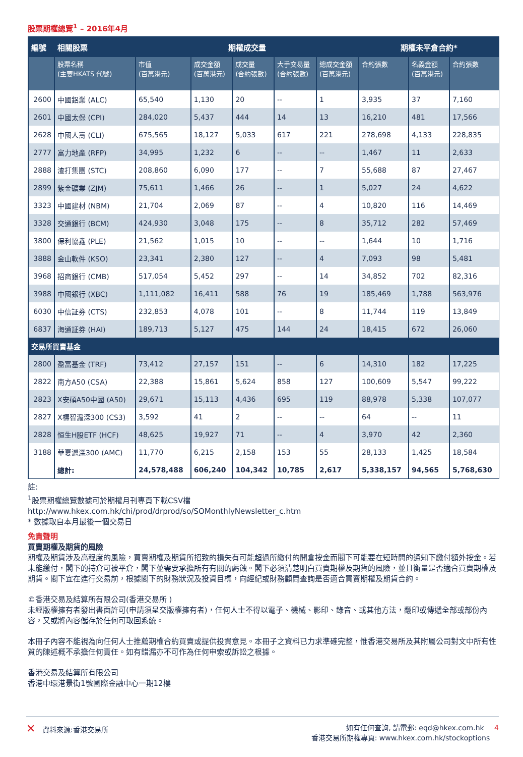股票期權總覽<sup>1</sup> – 2016年4月
| 編號 | 相關股票 | 期權成交量 | | | | | 期權未平倉合約* | | |
| --- | --- | --- | --- | --- | --- | --- | --- | --- | --- |
| | 股票名稱 (主要HKATS 代號) | 市值 (百萬港元) | 成交金額 (百萬港元) | 成交量 (合約張數) | 大手交易量 (合約張數) | 總成交金額 (百萬港元) | 合約張數 | 名義金額 (百萬港元) | 合約張數 |
| 2600 | 中國鋁業 (ALC) | 65,540 | 1,130 | 20 | -- | 1 | 3,935 | 37 | 7,160 |
| 2601 | 中國太保 (CPI) | 284,020 | 5,437 | 444 | 14 | 13 | 16,210 | 481 | 17,566 |
| 2628 | 中國人壽 (CLI) | 675,565 | 18,127 | 5,033 | 617 | 221 | 278,698 | 4,133 | 228,835 |
| 2777 | 富力地產 (RFP) | 34,995 | 1,232 | 6 | -- | -- | 1,467 | 11 | 2,633 |
| 2888 | 渣打集團 (STC) | 208,860 | 6,090 | 177 | -- | 7 | 55,688 | 87 | 27,467 |
| 2899 | 紫金礦業 (ZJM) | 75,611 | 1,466 | 26 | -- | 1 | 5,027 | 24 | 4,622 |
| 3323 | 中國建材 (NBM) | 21,704 | 2,069 | 87 | -- | 4 | 10,820 | 116 | 14,469 |
| 3328 | 交通銀行 (BCM) | 424,930 | 3,048 | 175 | -- | 8 | 35,712 | 282 | 57,469 |
| 3800 | 保利協鑫 (PLE) | 21,562 | 1,015 | 10 | -- | -- | 1,644 | 10 | 1,716 |
| 3888 | 金山軟件 (KSO) | 23,341 | 2,380 | 127 | -- | 4 | 7,093 | 98 | 5,481 |
| 3968 | 招商銀行 (CMB) | 517,054 | 5,452 | 297 | -- | 14 | 34,852 | 702 | 82,316 |
| 3988 | 中國銀行 (XBC) | 1,111,082 | 16,411 | 588 | 76 | 19 | 185,469 | 1,788 | 563,976 |
| 6030 | 中信証券 (CTS) | 232,853 | 4,078 | 101 | -- | 8 | 11,744 | 119 | 13,849 |
| 6837 | 海通証券 (HAI) | 189,713 | 5,127 | 475 | 144 | 24 | 18,415 | 672 | 26,060 |
| 交易所買賣基金 | | | | | | | | | |
| 2800 | 盈富基金 (TRF) | 73,412 | 27,157 | 151 | -- | 6 | 14,310 | 182 | 17,225 |
| 2822 | 南方A50 (CSA) | 22,388 | 15,861 | 5,624 | 858 | 127 | 100,609 | 5,547 | 99,222 |
| 2823 | X安碩A50中國 (A50) | 29,671 | 15,113 | 4,436 | 695 | 119 | 88,978 | 5,338 | 107,077 |
| 2827 | X標智滬深300 (CS3) | 3,592 | 41 | 2 | -- | -- | 64 | -- | 11 |
| 2828 | 恒生H股ETF (HCF) | 48,625 | 19,927 | 71 | -- | 4 | 3,970 | 42 | 2,360 |
| 3188 | 華夏滬深300 (AMC) | 11,770 | 6,215 | 2,158 | 153 | 55 | 28,133 | 1,425 | 18,584 |
| | 總計: | 24,578,488 | 606,240 | 104,342 | 10,785 | 2,617 | 5,338,157 | 94,565 | 5,768,630 |
註:
<sup>1</sup> 股票期權總覽數據可於期權月刊專頁下載CSV檔
http://www.hkex.com.hk/chi/prod/drprod/so/SOMonthlyNewsletter_c.htm
* 數據取自本月最後一個交易日
免責聲明
買賣期權及期貨的風險
期權及期貨涉及高程度的風險，買賣期權及期貨所招致的損失有可能超過所繳付的開倉按金而閣下可能要在短時間的通知下繳付額外按金。若未能繳付，閣下的持倉可被平倉，閣下並需要承擔所有有關的虧蝕。閣下必須清楚明白買賣期權及期貨的風險，並且衡量是否適合買賣期權及期貨。閣下宜在進行交易前，根據閣下的財務狀況及投資目標，向經紀或財務顧問查詢是否適合買賣期權及期貨合約。
©香港交易及結算所有限公司(香港交易所 )
未經版權擁有者發出書面許可(申請須呈交版權擁有者)，任何人士不得以電子、機械、影印、錄音、或其他方法，翻印或傳遞全部或部份內容，又或將內容儲存於任何可取回系統。
本冊子內容不能視為向任何人士推薦期權合約買賣或提供投資意見。本冊子之資料已力求準確完整，惟香港交易所及其附屬公司對文中所有性質的陳述概不承擔任何責任。如有錯漏亦不可作為任何申索或訴訟之根據。
香港交易及結算所有限公司
香港中環港景街1號國際金融中心一期12樓
✕ 資料來源:香港交易所 如有任何查詢, 請電郵: eqd@hkex.com.hk 4
香港交易所期權專頁: www.hkex.com.hk/stockoptions